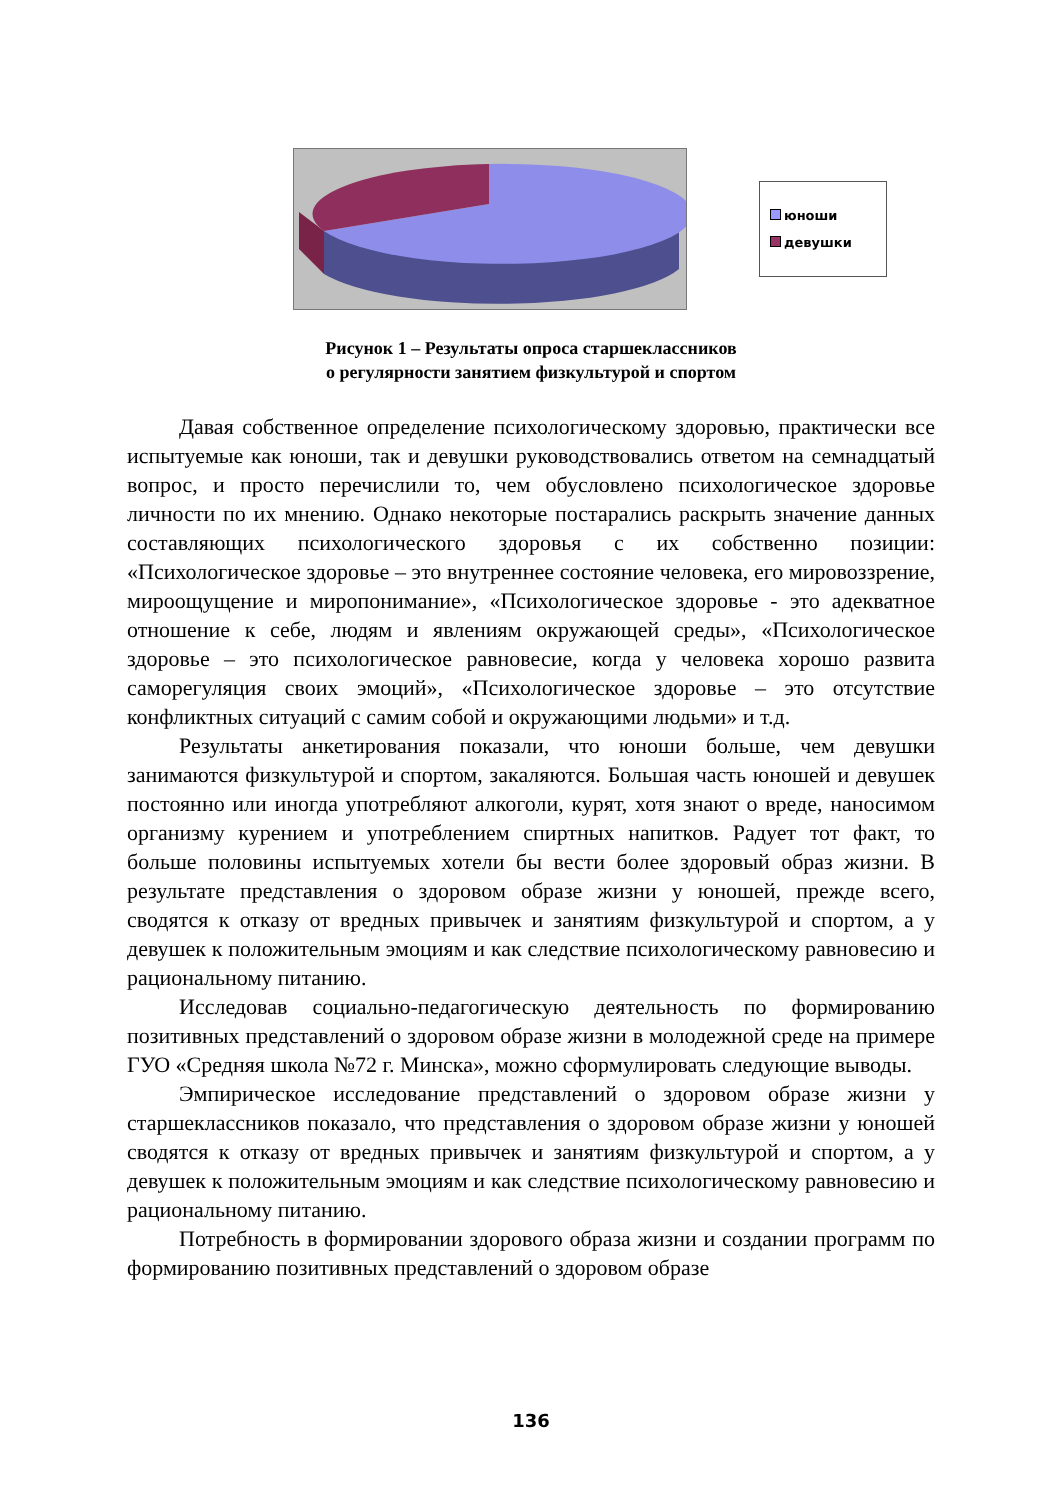юноши
девушки
Рисунок 1 – Результаты опроса старшеклассников
о регулярности занятием физкультурой и спортом
Давая собственное определение психологическому здоровью, практически все испытуемые как юноши, так и девушки руководствовались ответом на семнадцатый вопрос, и просто перечислили то, чем обусловлено психологическое здоровье личности по их мнению. Однако некоторые постарались раскрыть значение данных составляющих психологического здоровья с их собственно позиции: «Психологическое здоровье – это внутреннее состояние человека, его мировоззрение, мироощущение и миропонимание», «Психологическое здоровье - это адекватное отношение к себе, людям и явлениям окружающей среды», «Психологическое здоровье – это психологическое равновесие, когда у человека хорошо развита саморегуляция своих эмоций», «Психологическое здоровье – это отсутствие конфликтных ситуаций с самим собой и окружающими людьми» и т.д.
Результаты анкетирования показали, что юноши больше, чем девушки занимаются физкультурой и спортом, закаляются. Большая часть юношей и девушек постоянно или иногда употребляют алкоголи, курят, хотя знают о вреде, наносимом организму курением и употреблением спиртных напитков. Радует тот факт, то больше половины испытуемых хотели бы вести более здоровый образ жизни. В результате представления о здоровом образе жизни у юношей, прежде всего, сводятся к отказу от вредных привычек и занятиям физкультурой и спортом, а у девушек к положительным эмоциям и как следствие психологическому равновесию и рациональному питанию.
Исследовав социально-педагогическую деятельность по формированию позитивных представлений о здоровом образе жизни в молодежной среде на примере ГУО «Средняя школа №72 г. Минска», можно сформулировать следующие выводы.
Эмпирическое исследование представлений о здоровом образе жизни у старшеклассников показало, что представления о здоровом образе жизни у юношей сводятся к отказу от вредных привычек и занятиям физкультурой и спортом, а у девушек к положительным эмоциям и как следствие психологическому равновесию и рациональному питанию.
Потребность в формировании здорового образа жизни и создании программ по формированию позитивных представлений о здоровом образе
136